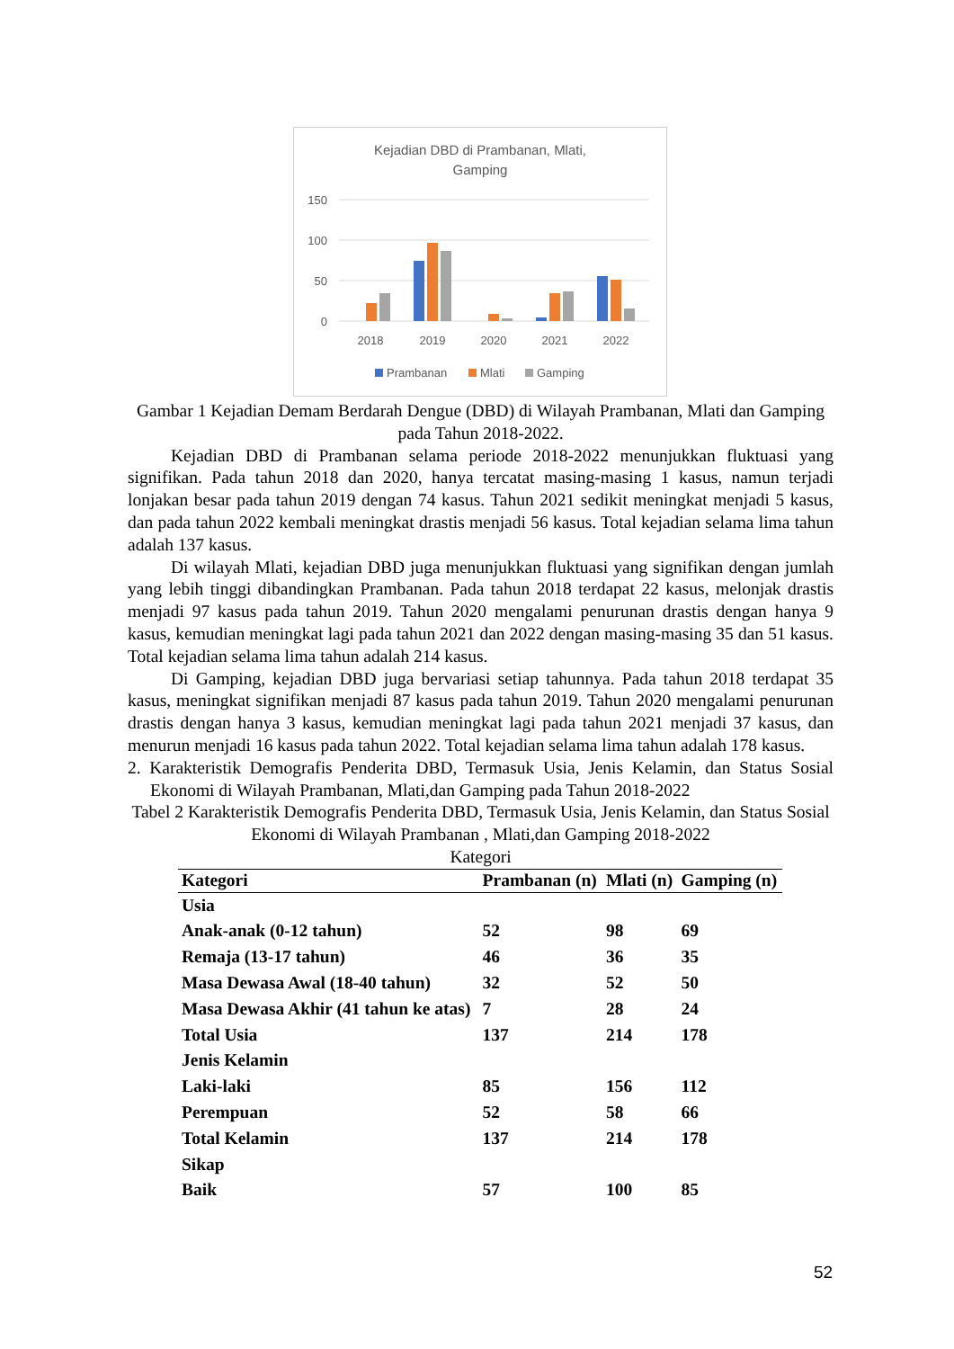Kejadian DBD di Prambanan, Mlati,
Gamping
150
100
50
0
2018
2019
2020
2021
2022
Prambanan
Mlati
Gamping
Gambar 1 Kejadian Demam Berdarah Dengue (DBD) di Wilayah Prambanan, Mlati dan Gamping pada Tahun 2018-2022.
Kejadian DBD di Prambanan selama periode 2018-2022 menunjukkan fluktuasi yang signifikan. Pada tahun 2018 dan 2020, hanya tercatat masing-masing 1 kasus, namun terjadi lonjakan besar pada tahun 2019 dengan 74 kasus. Tahun 2021 sedikit meningkat menjadi 5 kasus, dan pada tahun 2022 kembali meningkat drastis menjadi 56 kasus. Total kejadian selama lima tahun adalah 137 kasus.
Di wilayah Mlati, kejadian DBD juga menunjukkan fluktuasi yang signifikan dengan jumlah yang lebih tinggi dibandingkan Prambanan. Pada tahun 2018 terdapat 22 kasus, melonjak drastis menjadi 97 kasus pada tahun 2019. Tahun 2020 mengalami penurunan drastis dengan hanya 9 kasus, kemudian meningkat lagi pada tahun 2021 dan 2022 dengan masing-masing 35 dan 51 kasus. Total kejadian selama lima tahun adalah 214 kasus.
Di Gamping, kejadian DBD juga bervariasi setiap tahunnya. Pada tahun 2018 terdapat 35 kasus, meningkat signifikan menjadi 87 kasus pada tahun 2019. Tahun 2020 mengalami penurunan drastis dengan hanya 3 kasus, kemudian meningkat lagi pada tahun 2021 menjadi 37 kasus, dan menurun menjadi 16 kasus pada tahun 2022. Total kejadian selama lima tahun adalah 178 kasus.
2. Karakteristik Demografis Penderita DBD, Termasuk Usia, Jenis Kelamin, dan Status Sosial Ekonomi di Wilayah Prambanan, Mlati,dan Gamping pada Tahun 2018-2022
Tabel 2 Karakteristik Demografis Penderita DBD, Termasuk Usia, Jenis Kelamin, dan Status Sosial Ekonomi di Wilayah Prambanan , Mlati,dan Gamping 2018-2022
Kategori
| Kategori | Prambanan (n) | Mlati (n) | Gamping (n) |
| --- | --- | --- | --- |
| Usia | | | |
| Anak-anak (0-12 tahun) | 52 | 98 | 69 |
| Remaja (13-17 tahun) | 46 | 36 | 35 |
| Masa Dewasa Awal (18-40 tahun) | 32 | 52 | 50 |
| Masa Dewasa Akhir (41 tahun ke atas) | 7 | 28 | 24 |
| Total Usia | 137 | 214 | 178 |
| Jenis Kelamin | | | |
| Laki-laki | 85 | 156 | 112 |
| Perempuan | 52 | 58 | 66 |
| Total Kelamin | 137 | 214 | 178 |
| Sikap | | | |
| Baik | 57 | 100 | 85 |
52